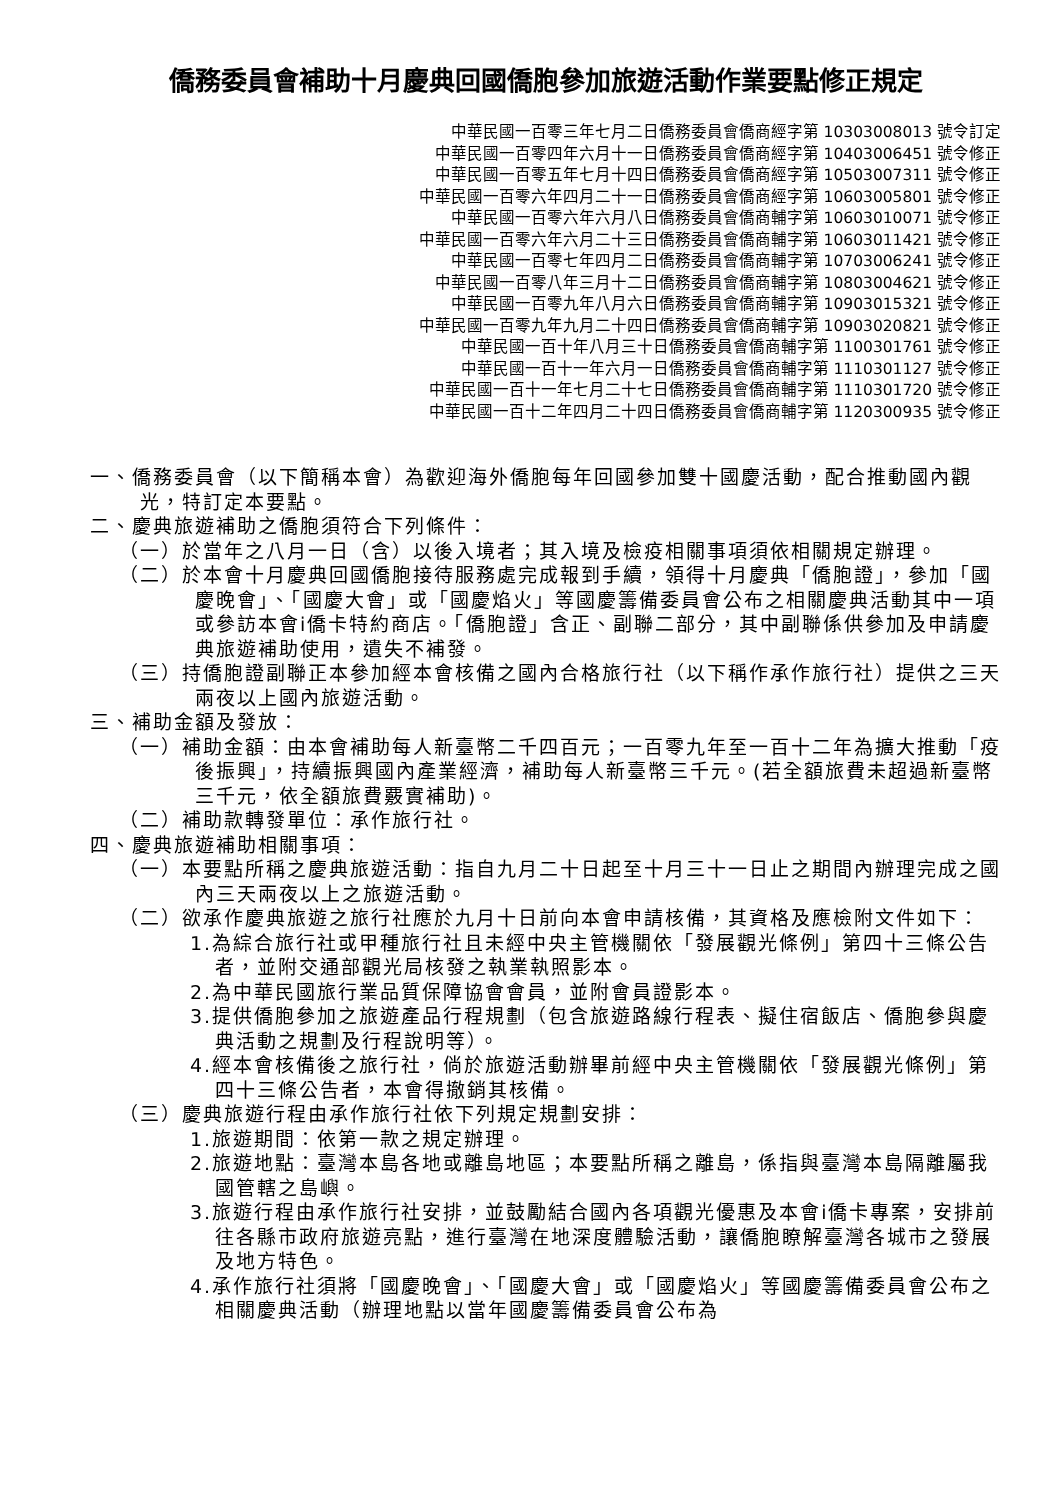僑務委員會補助十月慶典回國僑胞參加旅遊活動作業要點修正規定
中華民國一百零三年七月二日僑務委員會僑商經字第 10303008013 號令訂定
中華民國一百零四年六月十一日僑務委員會僑商經字第 10403006451 號令修正
中華民國一百零五年七月十四日僑務委員會僑商經字第 10503007311 號令修正
中華民國一百零六年四月二十一日僑務委員會僑商經字第 10603005801 號令修正
中華民國一百零六年六月八日僑務委員會僑商輔字第 10603010071 號令修正
中華民國一百零六年六月二十三日僑務委員會僑商輔字第 10603011421 號令修正
中華民國一百零七年四月二日僑務委員會僑商輔字第 10703006241 號令修正
中華民國一百零八年三月十二日僑務委員會僑商輔字第 10803004621 號令修正
中華民國一百零九年八月六日僑務委員會僑商輔字第 10903015321 號令修正
中華民國一百零九年九月二十四日僑務委員會僑商輔字第 10903020821 號令修正
中華民國一百十年八月三十日僑務委員會僑商輔字第 1100301761 號令修正
中華民國一百十一年六月一日僑務委員會僑商輔字第 1110301127 號令修正
中華民國一百十一年七月二十七日僑務委員會僑商輔字第 1110301720 號令修正
中華民國一百十二年四月二十四日僑務委員會僑商輔字第 1120300935 號令修正
一、僑務委員會（以下簡稱本會）為歡迎海外僑胞每年回國參加雙十國慶活動，配合推動國內觀光，特訂定本要點。
二、慶典旅遊補助之僑胞須符合下列條件：
（一）於當年之八月一日（含）以後入境者；其入境及檢疫相關事項須依相關規定辦理。
（二）於本會十月慶典回國僑胞接待服務處完成報到手續，領得十月慶典「僑胞證」，參加「國慶晚會」、「國慶大會」或「國慶焰火」等國慶籌備委員會公布之相關慶典活動其中一項或參訪本會i僑卡特約商店。「僑胞證」含正、副聯二部分，其中副聯係供參加及申請慶典旅遊補助使用，遺失不補發。
（三）持僑胞證副聯正本參加經本會核備之國內合格旅行社（以下稱作承作旅行社）提供之三天兩夜以上國內旅遊活動。
三、補助金額及發放：
（一）補助金額：由本會補助每人新臺幣二千四百元；一百零九年至一百十二年為擴大推動「疫後振興」，持續振興國內產業經濟，補助每人新臺幣三千元。(若全額旅費未超過新臺幣三千元，依全額旅費覈實補助)。
（二）補助款轉發單位：承作旅行社。
四、慶典旅遊補助相關事項：
（一）本要點所稱之慶典旅遊活動：指自九月二十日起至十月三十一日止之期間內辦理完成之國內三天兩夜以上之旅遊活動。
（二）欲承作慶典旅遊之旅行社應於九月十日前向本會申請核備，其資格及應檢附文件如下：
1.為綜合旅行社或甲種旅行社且未經中央主管機關依「發展觀光條例」第四十三條公告者，並附交通部觀光局核發之執業執照影本。
2.為中華民國旅行業品質保障協會會員，並附會員證影本。
3.提供僑胞參加之旅遊產品行程規劃（包含旅遊路線行程表、擬住宿飯店、僑胞參與慶典活動之規劃及行程說明等）。
4.經本會核備後之旅行社，倘於旅遊活動辦畢前經中央主管機關依「發展觀光條例」第四十三條公告者，本會得撤銷其核備。
（三）慶典旅遊行程由承作旅行社依下列規定規劃安排：
1.旅遊期間：依第一款之規定辦理。
2.旅遊地點：臺灣本島各地或離島地區；本要點所稱之離島，係指與臺灣本島隔離屬我國管轄之島嶼。
3.旅遊行程由承作旅行社安排，並鼓勵結合國內各項觀光優惠及本會i僑卡專案，安排前往各縣市政府旅遊亮點，進行臺灣在地深度體驗活動，讓僑胞瞭解臺灣各城市之發展及地方特色。
4.承作旅行社須將「國慶晚會」、「國慶大會」或「國慶焰火」等國慶籌備委員會公布之相關慶典活動（辦理地點以當年國慶籌備委員會公布為